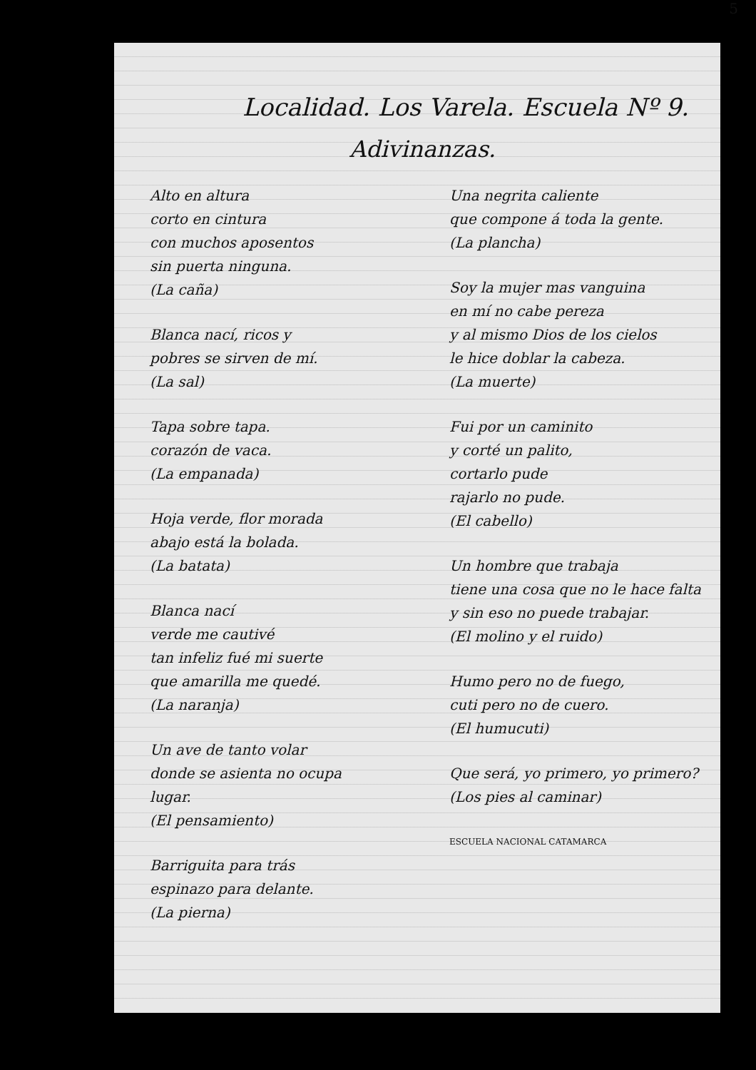5
Localidad. Los Varela. Escuela Nº 9.
Adivinanzas.
Alto en altura
corto en cintura
con muchos aposentos
sin puerta ninguna.
(La caña)
Blanca nací, ricos y
pobres se sirven de mí.
(La sal)
Tapa sobre tapa.
corazón de vaca.
(La empanada)
Hoja verde, flor morada
abajo está la bolada.
(La batata)
Blanca nací
verde me cautivé
tan infeliz fué mi suerte
que amarilla me quedé.
(La naranja)
Un ave de tanto volar
donde se asienta no ocupa
lugar.
(El pensamiento)
Barriguita para trás
espinazo para delante.
(La pierna)
Una negrita caliente
que compone á toda la gente.
(La plancha)
Soy la mujer mas vanguina
en mí no cabe pereza
y al mismo Dios de los cielos
le hice doblar la cabeza.
(La muerte)
Fui por un caminito
y corté un palito,
cortarlo pude
rajarlo no pude.
(El cabello)
Un hombre que trabaja
tiene una cosa que no le hace falta
y sin eso no puede trabajar.
(El molino y el ruido)
Humo pero no de fuego,
cuti pero no de cuero.
(El humucuti)
Que será, yo primero, yo primero?
(Los pies al caminar)
ESCUELA NACIONAL CATAMARCA